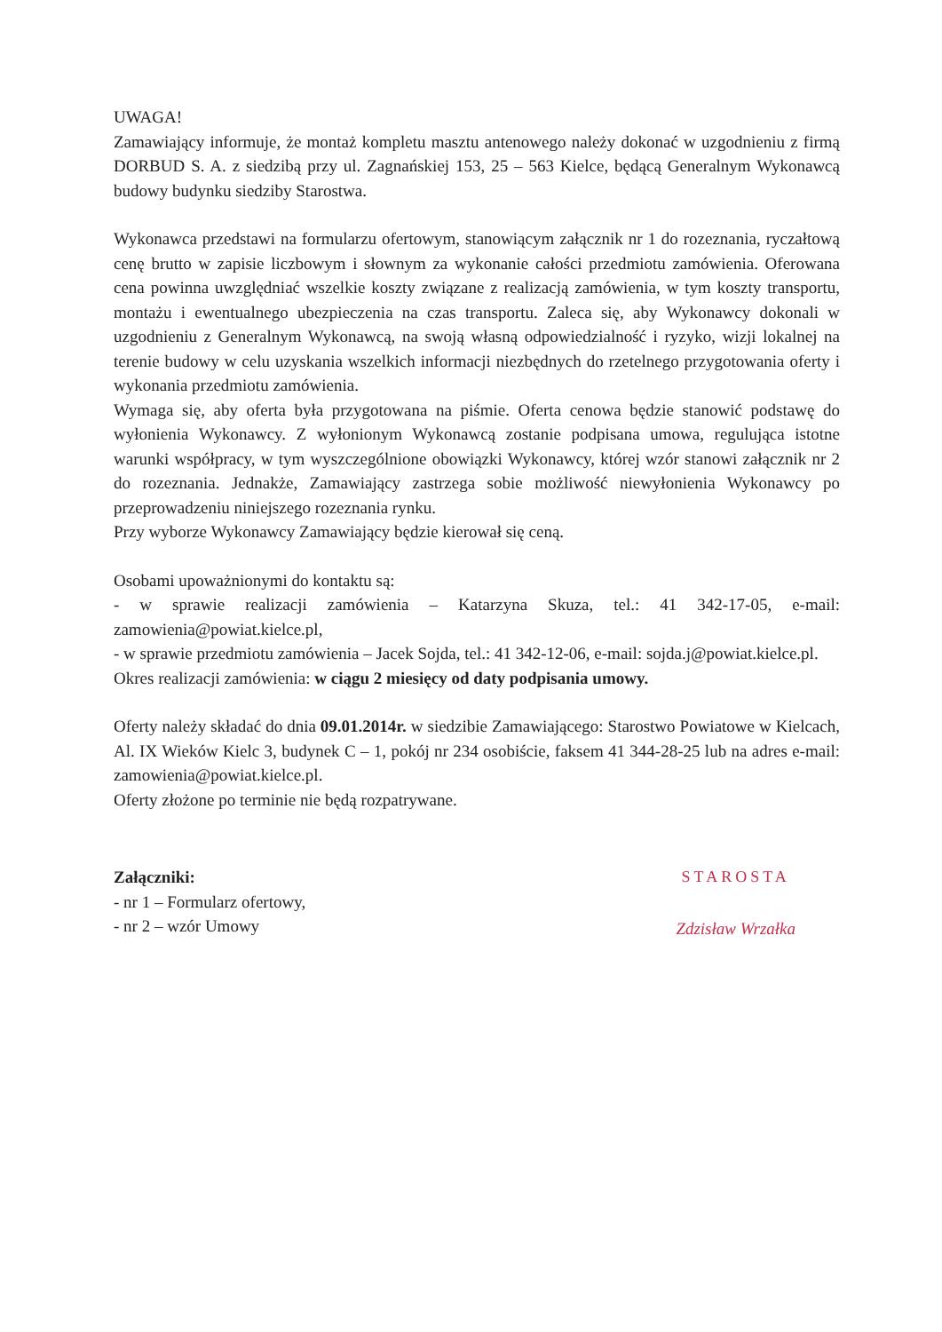UWAGA!
Zamawiający informuje, że montaż kompletu masztu antenowego należy dokonać w uzgodnieniu z firmą DORBUD S. A. z siedzibą przy ul. Zagnańskiej 153, 25 – 563 Kielce, będącą Generalnym Wykonawcą budowy budynku siedziby Starostwa.
Wykonawca przedstawi na formularzu ofertowym, stanowiącym załącznik nr 1 do rozeznania, ryczałtową cenę brutto w zapisie liczbowym i słownym za wykonanie całości przedmiotu zamówienia. Oferowana cena powinna uwzględniać wszelkie koszty związane z realizacją zamówienia, w tym koszty transportu, montażu i ewentualnego ubezpieczenia na czas transportu. Zaleca się, aby Wykonawcy dokonali w uzgodnieniu z Generalnym Wykonawcą, na swoją własną odpowiedzialność i ryzyko, wizji lokalnej na terenie budowy w celu uzyskania wszelkich informacji niezbędnych do rzetelnego przygotowania oferty i wykonania przedmiotu zamówienia.
Wymaga się, aby oferta była przygotowana na piśmie. Oferta cenowa będzie stanowić podstawę do wyłonienia Wykonawcy. Z wyłonionym Wykonawcą zostanie podpisana umowa, regulująca istotne warunki współpracy, w tym wyszczególnione obowiązki Wykonawcy, której wzór stanowi załącznik nr 2 do rozeznania. Jednakże, Zamawiający zastrzega sobie możliwość niewyłonienia Wykonawcy po przeprowadzeniu niniejszego rozeznania rynku.
Przy wyborze Wykonawcy Zamawiający będzie kierował się ceną.
Osobami upoważnionymi do kontaktu są:
- w sprawie realizacji zamówienia – Katarzyna Skuza, tel.: 41 342-17-05, e-mail: zamowienia@powiat.kielce.pl,
- w sprawie przedmiotu zamówienia – Jacek Sojda, tel.: 41 342-12-06, e-mail: sojda.j@powiat.kielce.pl.
Okres realizacji zamówienia: w ciągu 2 miesięcy od daty podpisania umowy.
Oferty należy składać do dnia 09.01.2014r. w siedzibie Zamawiającego: Starostwo Powiatowe w Kielcach, Al. IX Wieków Kielc 3, budynek C – 1, pokój nr 234 osobiście, faksem 41 344-28-25 lub na adres e-mail: zamowienia@powiat.kielce.pl.
Oferty złożone po terminie nie będą rozpatrywane.
Załączniki:
- nr 1 – Formularz ofertowy,
- nr 2 – wzór Umowy
STAROSTA
Zdzisław Wrzałka